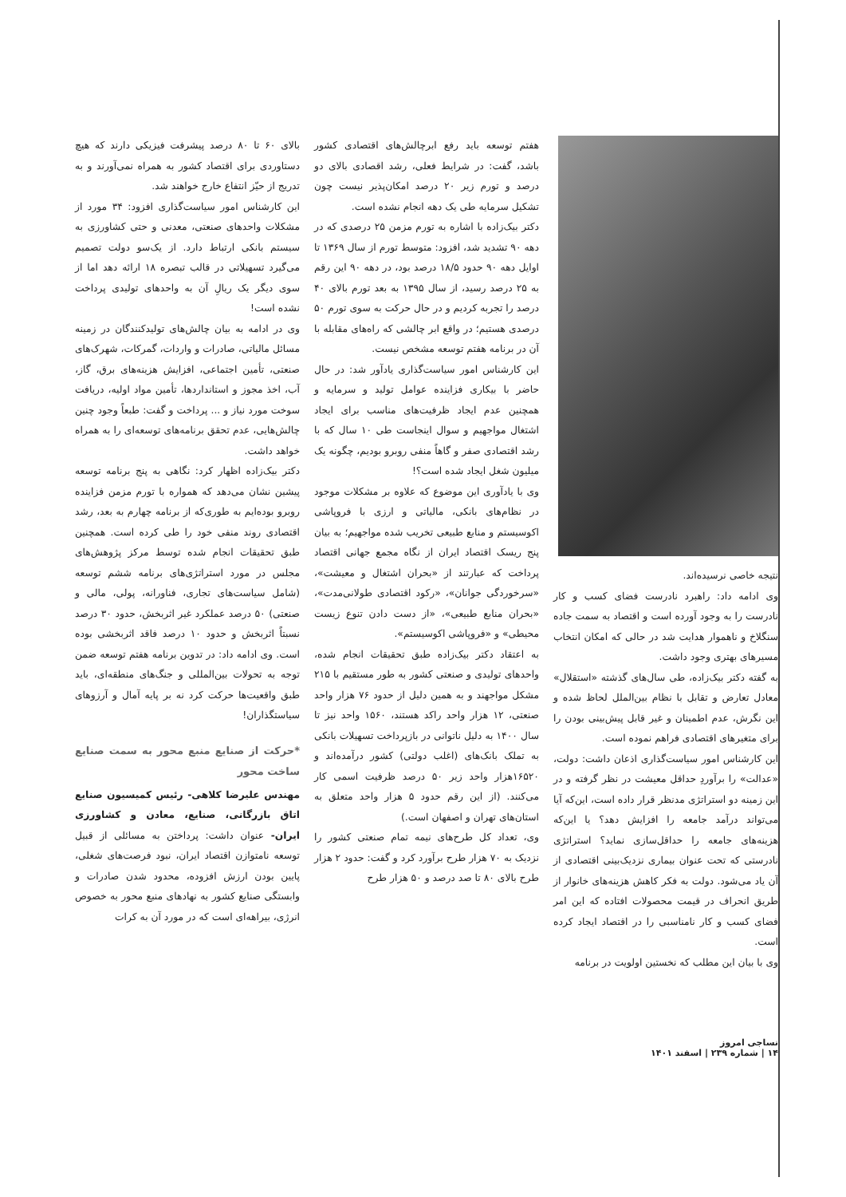نتیجه خاصی نرسیده‌اند.
وی ادامه داد: راهبرد نادرست فضای کسب و کار نادرست را به وجود آورده است و اقتصاد به سمت جاده سنگلاخ و ناهموار هدایت شد در حالی که امکان انتخاب مسیرهای بهتری وجود داشت.
به گفته دکتر بیک‌زاده، طی سال‌های گذشته «استقلال» معادل تعارض و تقابل با نظام بین‌الملل لحاظ شده و این نگرش، عدم اطمینان و غیر قابل پیش‌بینی بودن را برای متغیرهای اقتصادی فراهم نموده است.
این کارشناس امور سیاست‌گذاری اذعان داشت: دولت، «عدالت» را برآوردِ حداقل معیشت در نظر گرفته و در این زمینه دو استراتژی مدنظر قرار داده است، این‌که آیا می‌تواند درآمد جامعه را افزایش دهد؟ یا این‌که هزینه‌های جامعه را حداقل‌سازی نماید؟ استراتژی نادرستی که تحت عنوان بیماری نزدیک‌بینی اقتصادی از آن یاد می‌شود. دولت به فکر کاهش هزینه‌های خانوار از طریق انحراف در قیمت محصولات افتاده که این امر فضای کسب و کار نامناسبی را در اقتصاد ایجاد کرده است.
وی با بیان این مطلب که نخستین اولویت در برنامه
هفتم توسعه باید رفع ابرچالش‌های اقتصادی کشور باشد، گفت: در شرایط فعلی، رشد اقصادی بالای دو درصد و تورم زیر ۲۰ درصد امکان‌پذیر نیست چون تشکیل سرمایه طی یک دهه انجام نشده است.
دکتر بیک‌زاده با اشاره به تورم مزمن ۲۵ درصدی که در دهه ۹۰ تشدید شد، افزود: متوسط تورم از سال ۱۳۶۹ تا اوایل دهه ۹۰ حدود ۱۸/۵ درصد بود، در دهه ۹۰ این رقم به ۲۵ درصد رسید، از سال ۱۳۹۵ به بعد تورم بالای ۴۰ درصد را تجربه کردیم و در حال حرکت به سوی تورم ۵۰ درصدی هستیم؛ در واقع ابر چالشی که راه‌های مقابله با آن در برنامه هفتم توسعه مشخص نیست.
این کارشناس امور سیاست‌گذاری یادآور شد: در حال حاضر با بیکاری فزاینده عوامل تولید و سرمایه و همچنین عدم ایجاد ظرفیت‌های مناسب برای ایجاد اشتغال مواجهیم و سوال اینجاست طی ۱۰ سال که با رشد اقتصادی صفر و گاهاً منفی روبرو بودیم، چگونه یک میلیون شغل ایجاد شده است؟!
وی با یادآوری این موضوع که علاوه بر مشکلات موجود در نظام‌های بانکی، مالیاتی و ارزی با فروپاشی اکوسیستم و منابع طبیعی تخریب شده مواجهیم؛ به بیان پنج ریسک اقتصاد ایران از نگاه مجمع جهانی اقتصاد پرداخت که عبارتند از «بحران اشتغال و معیشت»، «سرخوردگی جوانان»، «رکود اقتصادی طولانی‌مدت»، «بحران منابع طبیعی»، «از دست دادن تنوع زیست محیطی» و «فروپاشی اکوسیستم».
به اعتقاد دکتر بیک‌زاده طبق تحقیقات انجام شده، واحدهای تولیدی و صنعتی کشور به طور مستقیم با ۲۱۵ مشکل مواجهند و به همین دلیل از حدود ۷۶ هزار واحد صنعتی، ۱۲ هزار واحد راکد هستند، ۱۵۶۰ واحد نیز تا سال ۱۴۰۰ به دلیل ناتوانی در بازپرداخت تسهیلات بانکی به تملک بانک‌های (اغلب دولتی) کشور درآمده‌اند و ۱۶۵۲۰هزار واحد زیر ۵۰ درصد ظرفیت اسمی کار می‌کنند. (از این رقم حدود ۵ هزار واحد متعلق به استان‌های تهران و اصفهان است.)
وی، تعداد کل طرح‌های نیمه تمام صنعتی کشور را نزدیک به ۷۰ هزار طرح برآورد کرد و گفت: حدود ۲ هزار طرح بالای ۸۰ تا صد درصد و ۵۰ هزار طرح
بالای ۶۰ تا ۸۰ درصد پیشرفت فیزیکی دارند که هیچ دستاوردی برای اقتصاد کشور به همراه نمی‌آورند و به تدریج از حیّز انتفاع خارج خواهند شد.
این کارشناس امور سیاست‌گذاری افزود: ۳۴ مورد از مشکلات واحدهای صنعتی، معدنی و حتی کشاورزی به سیستم بانکی ارتباط دارد. از یک‌سو دولت تصمیم می‌گیرد تسهیلاتی در قالب تبصره ۱۸ ارائه دهد اما از سوی دیگر یک ریالِ آن به واحدهای تولیدی پرداخت نشده است!
وی در ادامه به بیان چالش‌های تولیدکنندگان در زمینه مسائل مالیاتی، صادرات و واردات، گمرکات، شهرک‌های صنعتی، تأمین اجتماعی، افزایش هزینه‌های برق، گاز، آب، اخذ مجوز و استانداردها، تأمین مواد اولیه، دریافت سوخت مورد نیاز و ... پرداخت و گفت: طبعاً وجود چنین چالش‌هایی، عدم تحقق برنامه‌های توسعه‌ای را به همراه خواهد داشت.
دکتر بیک‌زاده اظهار کرد: نگاهی به پنج برنامه توسعه پیشین نشان می‌دهد که همواره با تورم مزمن فزاینده روبرو بوده‌ایم به طوری‌که از برنامه چهارم به بعد، رشد اقتصادی روند منفی خود را طی کرده است. همچنین طبق تحقیقات انجام شده توسط مرکز پژوهش‌های مجلس در مورد استراتژی‌های برنامه ششم توسعه (شامل سیاست‌های تجاری، فناورانه، پولی، مالی و صنعتی) ۵۰ درصد عملکرد غیر اثربخش، حدود ۳۰ درصد نسبتاً اثربخش و حدود ۱۰ درصد فاقد اثربخشی بوده است. وی ادامه داد: در تدوین برنامه هفتم توسعه ضمن توجه به تحولات بین‌المللی و جنگ‌های منطقه‌ای، باید طبق واقعیت‌ها حرکت کرد نه بر پایه آمال و آرزوهای سیاستگذاران!
*حرکت از صنایع منبع محور به سمت صنایع ساخت محور
مهندس علیرضا کلاهی- رئیس کمیسیون صنایع اتاق بازرگانی، صنایع، معادن و کشاورزی ایران- عنوان داشت: پرداختن به مسائلی از قبیل توسعه نامتوازن اقتصاد ایران، نبود فرصت‌های شغلی، پایین بودن ارزش افزوده، محدود شدن صادرات و وابستگی صنایع کشور به نهادهای منبع محور به خصوص انرژی، بیراهه‌ای است که در مورد آن به کرات
نساجی امروز
۱۴ | شماره ۲۳۹ | اسفند ۱۴۰۱